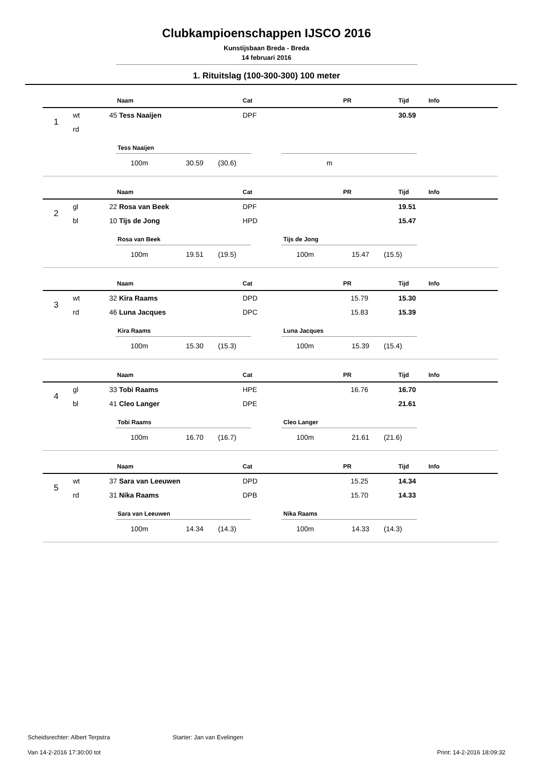Clubkampioenschappen IJSCO 2016
Kunstijsbaan Breda - Breda
14 februari 2016
1. Rituitslag (100-300-300) 100 meter
| | | | Naam | Cat | PR | Tijd | Info |
| --- | --- | --- | --- | --- | --- | --- | --- |
| 1 | wt | 45 | Tess Naaijen | DPF | | 30.59 | |
| | rd | | | | | | |
Tess Naaijen
100m 30.59 (30.6)
m
| | | | Naam | Cat | PR | Tijd | Info |
| --- | --- | --- | --- | --- | --- | --- | --- |
| 2 | gl | 22 | Rosa van Beek | DPF | | 19.51 | |
| | bl | 10 | Tijs de Jong | HPD | | 15.47 | |
Rosa van Beek
100m 19.51 (19.5)
Tijs de Jong
100m 15.47 (15.5)
| | | | Naam | Cat | PR | Tijd | Info |
| --- | --- | --- | --- | --- | --- | --- | --- |
| 3 | wt | 32 | Kira Raams | DPD | 15.79 | 15.30 | |
| | rd | 46 | Luna Jacques | DPC | 15.83 | 15.39 | |
Kira Raams
100m 15.30 (15.3)
Luna Jacques
100m 15.39 (15.4)
| | | | Naam | Cat | PR | Tijd | Info |
| --- | --- | --- | --- | --- | --- | --- | --- |
| 4 | gl | 33 | Tobi Raams | HPE | 16.76 | 16.70 | |
| | bl | 41 | Cleo Langer | DPE | | 21.61 | |
Tobi Raams
100m 16.70 (16.7)
Cleo Langer
100m 21.61 (21.6)
| | | | Naam | Cat | PR | Tijd | Info |
| --- | --- | --- | --- | --- | --- | --- | --- |
| 5 | wt | 37 | Sara van Leeuwen | DPD | 15.25 | 14.34 | |
| | rd | 31 | Nika Raams | DPB | 15.70 | 14.33 | |
Sara van Leeuwen
100m 14.34 (14.3)
Nika Raams
100m 14.33 (14.3)
Scheidsrechter: Albert Terpstra Starter: Jan van Evelingen
Van 14-2-2016 17:30:00 tot Print: 14-2-2016 18:09:32